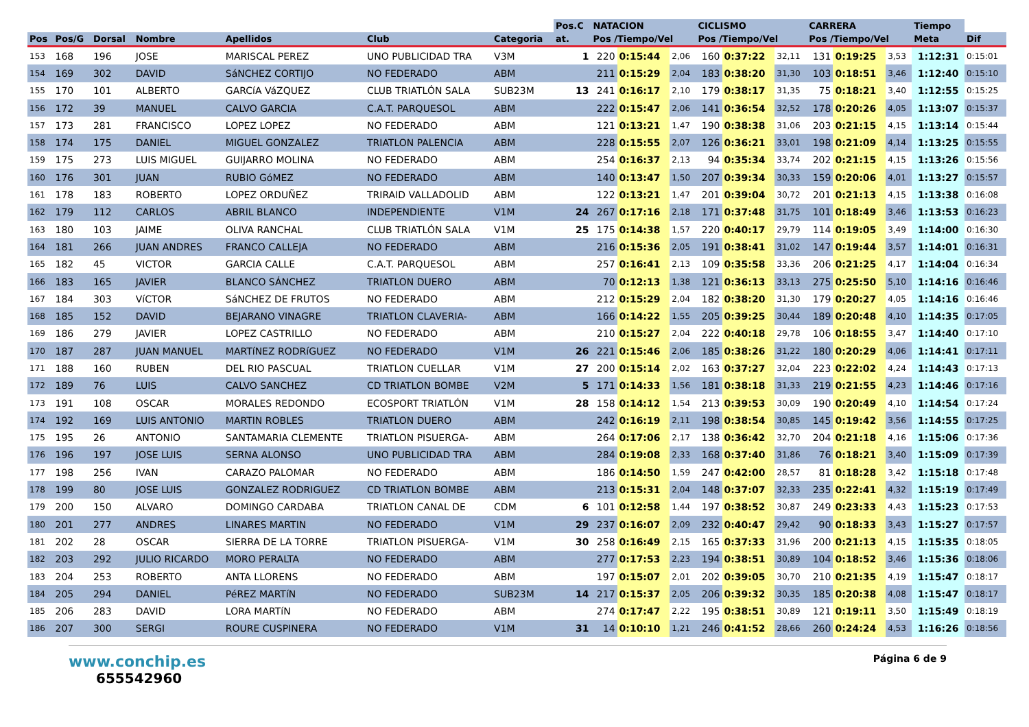| | | | | | | | Pos.C | NATACION | | | CICLISMO | | | CARRERA | | | Tiempo | |
| --- | --- | --- | --- | --- | --- | --- | --- | --- | --- | --- | --- | --- | --- | --- | --- | --- | --- | --- |
| Pos | Pos/G | Dorsal | Nombre | Apellidos | Club | Categoria | at. | Pos /Tiempo/Vel | | | Pos /Tiempo/Vel | | | Pos /Tiempo/Vel | | | Meta | Dif |
| 153 | 168 | 196 | JOSE | MARISCAL PEREZ | UNO PUBLICIDAD TRA | V3M | 1 | 220 | 0:15:44 | 2,06 | 160 | 0:37:22 | 32,11 | 131 | 0:19:25 | 3,53 | 1:12:31 | 0:15:01 |
| 154 | 169 | 302 | DAVID | SáNCHEZ CORTIJO | NO FEDERADO | ABM | | 211 | 0:15:29 | 2,04 | 183 | 0:38:20 | 31,30 | 103 | 0:18:51 | 3,46 | 1:12:40 | 0:15:10 |
| 155 | 170 | 101 | ALBERTO | GARCíA VáZQUEZ | CLUB TRIATLÓN SALA | SUB23M | 13 | 241 | 0:16:17 | 2,10 | 179 | 0:38:17 | 31,35 | 75 | 0:18:21 | 3,40 | 1:12:55 | 0:15:25 |
| 156 | 172 | 39 | MANUEL | CALVO GARCIA | C.A.T. PARQUESOL | ABM | | 222 | 0:15:47 | 2,06 | 141 | 0:36:54 | 32,52 | 178 | 0:20:26 | 4,05 | 1:13:07 | 0:15:37 |
| 157 | 173 | 281 | FRANCISCO | LOPEZ LOPEZ | NO FEDERADO | ABM | | 121 | 0:13:21 | 1,47 | 190 | 0:38:38 | 31,06 | 203 | 0:21:15 | 4,15 | 1:13:14 | 0:15:44 |
| 158 | 174 | 175 | DANIEL | MIGUEL GONZALEZ | TRIATLON PALENCIA | ABM | | 228 | 0:15:55 | 2,07 | 126 | 0:36:21 | 33,01 | 198 | 0:21:09 | 4,14 | 1:13:25 | 0:15:55 |
| 159 | 175 | 273 | LUIS MIGUEL | GUIJARRO MOLINA | NO FEDERADO | ABM | | 254 | 0:16:37 | 2,13 | 94 | 0:35:34 | 33,74 | 202 | 0:21:15 | 4,15 | 1:13:26 | 0:15:56 |
| 160 | 176 | 301 | JUAN | RUBIO GóMEZ | NO FEDERADO | ABM | | 140 | 0:13:47 | 1,50 | 207 | 0:39:34 | 30,33 | 159 | 0:20:06 | 4,01 | 1:13:27 | 0:15:57 |
| 161 | 178 | 183 | ROBERTO | LOPEZ ORDUÑEZ | TRIRAID VALLADOLID | ABM | | 122 | 0:13:21 | 1,47 | 201 | 0:39:04 | 30,72 | 201 | 0:21:13 | 4,15 | 1:13:38 | 0:16:08 |
| 162 | 179 | 112 | CARLOS | ABRIL BLANCO | INDEPENDIENTE | V1M | 24 | 267 | 0:17:16 | 2,18 | 171 | 0:37:48 | 31,75 | 101 | 0:18:49 | 3,46 | 1:13:53 | 0:16:23 |
| 163 | 180 | 103 | JAIME | OLIVA RANCHAL | CLUB TRIATLÓN SALA | V1M | 25 | 175 | 0:14:38 | 1,57 | 220 | 0:40:17 | 29,79 | 114 | 0:19:05 | 3,49 | 1:14:00 | 0:16:30 |
| 164 | 181 | 266 | JUAN ANDRES | FRANCO CALLEJA | NO FEDERADO | ABM | | 216 | 0:15:36 | 2,05 | 191 | 0:38:41 | 31,02 | 147 | 0:19:44 | 3,57 | 1:14:01 | 0:16:31 |
| 165 | 182 | 45 | VICTOR | GARCIA CALLE | C.A.T. PARQUESOL | ABM | | 257 | 0:16:41 | 2,13 | 109 | 0:35:58 | 33,36 | 206 | 0:21:25 | 4,17 | 1:14:04 | 0:16:34 |
| 166 | 183 | 165 | JAVIER | BLANCO SÁNCHEZ | TRIATLON DUERO | ABM | | 70 | 0:12:13 | 1,38 | 121 | 0:36:13 | 33,13 | 275 | 0:25:50 | 5,10 | 1:14:16 | 0:16:46 |
| 167 | 184 | 303 | VíCTOR | SáNCHEZ DE FRUTOS | NO FEDERADO | ABM | | 212 | 0:15:29 | 2,04 | 182 | 0:38:20 | 31,30 | 179 | 0:20:27 | 4,05 | 1:14:16 | 0:16:46 |
| 168 | 185 | 152 | DAVID | BEJARANO VINAGRE | TRIATLON CLAVERIA- | ABM | | 166 | 0:14:22 | 1,55 | 205 | 0:39:25 | 30,44 | 189 | 0:20:48 | 4,10 | 1:14:35 | 0:17:05 |
| 169 | 186 | 279 | JAVIER | LOPEZ CASTRILLO | NO FEDERADO | ABM | | 210 | 0:15:27 | 2,04 | 222 | 0:40:18 | 29,78 | 106 | 0:18:55 | 3,47 | 1:14:40 | 0:17:10 |
| 170 | 187 | 287 | JUAN MANUEL | MARTíNEZ RODRíGUEZ | NO FEDERADO | V1M | 26 | 221 | 0:15:46 | 2,06 | 185 | 0:38:26 | 31,22 | 180 | 0:20:29 | 4,06 | 1:14:41 | 0:17:11 |
| 171 | 188 | 160 | RUBEN | DEL RIO PASCUAL | TRIATLON CUELLAR | V1M | 27 | 200 | 0:15:14 | 2,02 | 163 | 0:37:27 | 32,04 | 223 | 0:22:02 | 4,24 | 1:14:43 | 0:17:13 |
| 172 | 189 | 76 | LUIS | CALVO SANCHEZ | CD TRIATLON BOMBE | V2M | 5 | 171 | 0:14:33 | 1,56 | 181 | 0:38:18 | 31,33 | 219 | 0:21:55 | 4,23 | 1:14:46 | 0:17:16 |
| 173 | 191 | 108 | OSCAR | MORALES REDONDO | ECOSPORT TRIATLÓN | V1M | 28 | 158 | 0:14:12 | 1,54 | 213 | 0:39:53 | 30,09 | 190 | 0:20:49 | 4,10 | 1:14:54 | 0:17:24 |
| 174 | 192 | 169 | LUIS ANTONIO | MARTIN ROBLES | TRIATLON DUERO | ABM | | 242 | 0:16:19 | 2,11 | 198 | 0:38:54 | 30,85 | 145 | 0:19:42 | 3,56 | 1:14:55 | 0:17:25 |
| 175 | 195 | 26 | ANTONIO | SANTAMARIA CLEMENTE | TRIATLON PISUERGA- | ABM | | 264 | 0:17:06 | 2,17 | 138 | 0:36:42 | 32,70 | 204 | 0:21:18 | 4,16 | 1:15:06 | 0:17:36 |
| 176 | 196 | 197 | JOSE LUIS | SERNA ALONSO | UNO PUBLICIDAD TRA | ABM | | 284 | 0:19:08 | 2,33 | 168 | 0:37:40 | 31,86 | 76 | 0:18:21 | 3,40 | 1:15:09 | 0:17:39 |
| 177 | 198 | 256 | IVAN | CARAZO PALOMAR | NO FEDERADO | ABM | | 186 | 0:14:50 | 1,59 | 247 | 0:42:00 | 28,57 | 81 | 0:18:28 | 3,42 | 1:15:18 | 0:17:48 |
| 178 | 199 | 80 | JOSE LUIS | GONZALEZ RODRIGUEZ | CD TRIATLON BOMBE | ABM | | 213 | 0:15:31 | 2,04 | 148 | 0:37:07 | 32,33 | 235 | 0:22:41 | 4,32 | 1:15:19 | 0:17:49 |
| 179 | 200 | 150 | ALVARO | DOMINGO CARDABA | TRIATLON CANAL DE | CDM | 6 | 101 | 0:12:58 | 1,44 | 197 | 0:38:52 | 30,87 | 249 | 0:23:33 | 4,43 | 1:15:23 | 0:17:53 |
| 180 | 201 | 277 | ANDRES | LINARES MARTIN | NO FEDERADO | V1M | 29 | 237 | 0:16:07 | 2,09 | 232 | 0:40:47 | 29,42 | 90 | 0:18:33 | 3,43 | 1:15:27 | 0:17:57 |
| 181 | 202 | 28 | OSCAR | SIERRA DE LA TORRE | TRIATLON PISUERGA- | V1M | 30 | 258 | 0:16:49 | 2,15 | 165 | 0:37:33 | 31,96 | 200 | 0:21:13 | 4,15 | 1:15:35 | 0:18:05 |
| 182 | 203 | 292 | JULIO RICARDO | MORO PERALTA | NO FEDERADO | ABM | | 277 | 0:17:53 | 2,23 | 194 | 0:38:51 | 30,89 | 104 | 0:18:52 | 3,46 | 1:15:36 | 0:18:06 |
| 183 | 204 | 253 | ROBERTO | ANTA LLORENS | NO FEDERADO | ABM | | 197 | 0:15:07 | 2,01 | 202 | 0:39:05 | 30,70 | 210 | 0:21:35 | 4,19 | 1:15:47 | 0:18:17 |
| 184 | 205 | 294 | DANIEL | PéREZ MARTíN | NO FEDERADO | SUB23M | 14 | 217 | 0:15:37 | 2,05 | 206 | 0:39:32 | 30,35 | 185 | 0:20:38 | 4,08 | 1:15:47 | 0:18:17 |
| 185 | 206 | 283 | DAVID | LORA MARTíN | NO FEDERADO | ABM | | 274 | 0:17:47 | 2,22 | 195 | 0:38:51 | 30,89 | 121 | 0:19:11 | 3,50 | 1:15:49 | 0:18:19 |
| 186 | 207 | 300 | SERGI | ROURE CUSPINERA | NO FEDERADO | V1M | 31 | 14 | 0:10:10 | 1,21 | 246 | 0:41:52 | 28,66 | 260 | 0:24:24 | 4,53 | 1:16:26 | 0:18:56 |
www.conchip.es
655542960
Página 6 de 9